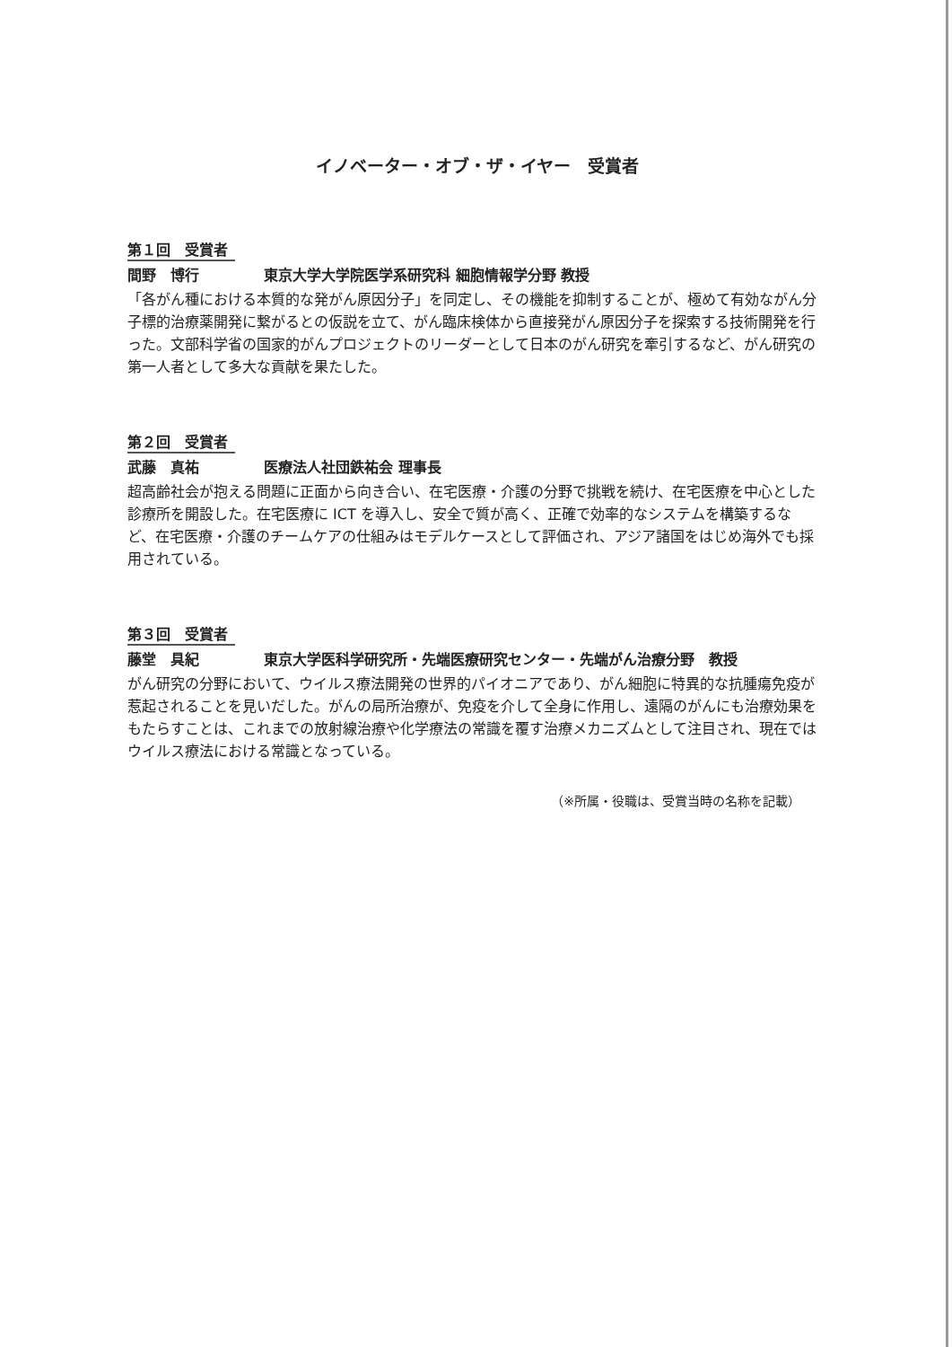イノベーター・オブ・ザ・イヤー　受賞者
第１回　受賞者
間野　博行 東京大学大学院医学系研究科 細胞情報学分野 教授
「各がん種における本質的な発がん原因分子」を同定し、その機能を抑制することが、極めて有効ながん分子標的治療薬開発に繋がるとの仮説を立て、がん臨床検体から直接発がん原因分子を探索する技術開発を行った。文部科学省の国家的がんプロジェクトのリーダーとして日本のがん研究を牽引するなど、がん研究の第一人者として多大な貢献を果たした。
第２回　受賞者
武藤　真祐 医療法人社団鉄祐会 理事長
超高齢社会が抱える問題に正面から向き合い、在宅医療・介護の分野で挑戦を続け、在宅医療を中心とした診療所を開設した。在宅医療に ICT を導入し、安全で質が高く、正確で効率的なシステムを構築するなど、在宅医療・介護のチームケアの仕組みはモデルケースとして評価され、アジア諸国をはじめ海外でも採用されている。
第３回　受賞者
藤堂　具紀 東京大学医科学研究所・先端医療研究センター・先端がん治療分野　教授
がん研究の分野において、ウイルス療法開発の世界的パイオニアであり、がん細胞に特異的な抗腫瘍免疫が惹起されることを見いだした。がんの局所治療が、免疫を介して全身に作用し、遠隔のがんにも治療効果をもたらすことは、これまでの放射線治療や化学療法の常識を覆す治療メカニズムとして注目され、現在ではウイルス療法における常識となっている。
（※所属・役職は、受賞当時の名称を記載）